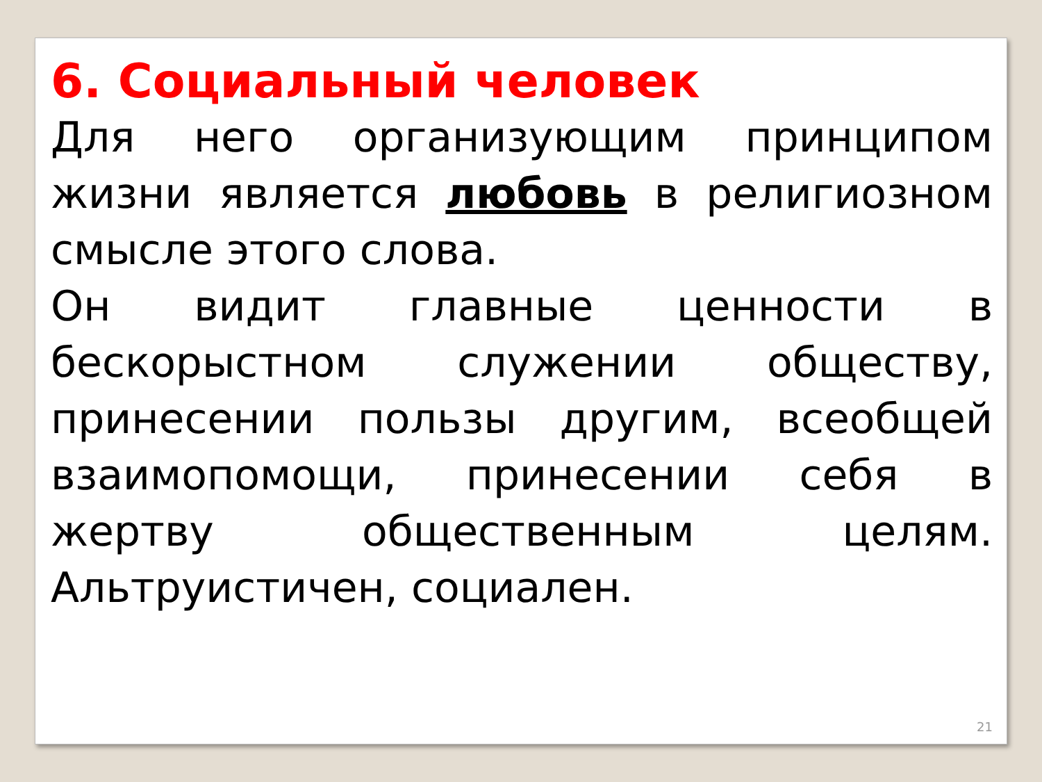6. Социальный человек
Для него организующим принципом жизни является любовь в религиозном смысле этого слова.
Он видит главные ценности в бескорыстном служении обществу, принесении пользы другим, всеобщей взаимопомощи, принесении себя в жертву общественным целям. Альтруистичен, социален.
21